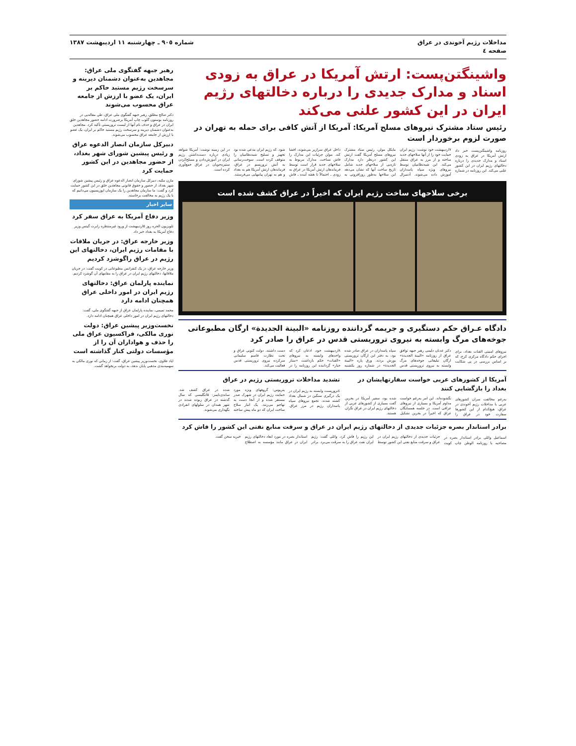مداخلات رژیم آخوندی در عراق
صفحه ٤
شماره ٩٠٥ ـ چهارشنبه ١١ اردیبهشت ١٣٨٧
واشینگتن‌پست: ارتش آمریکا در عراق به زودی اسناد و مدارک جدیدی را درباره دخالتهای رژیم ایران در این کشور علنی می‌کند
رئیس ستاد مشترک نیروهای مسلح آمریکا: آمریکا از آتش کافی برای حمله به تهران در صورت لزوم برخوردار است
روزنامه واشینگتن‌پست خبر داد ارتش آمریکا در عراق به زودی اسناد و مدارک جدیدی را درباره دخالتهای رژیم ایران در این کشور علنی می‌کند. این روزنامه در شماره ۷اردیبهشت خود نوشت: رژیم ایران حمایت خود را از آنها سلاحهای جدید ساخته و از مرز به عراق منتقل می‌کند. این شبه‌نظامیان توسط نیروهای ویژه سپاه پاسداران آموزش داده می‌شوند. آدمیرال مایکل مولن، رئیس ستاد مشترک نیروهای مسلح آمریکا گفت ارتش این کشور درنظر دارد مدارک تازه‌یی از سلاحهای جدید شامل تاریخ ساخت آنها که نشان می‌دهد این سلاحها به‌طور روزافزونی به داخل عراق سرازیر می‌شوند، افشا کند. مولن جزئیات این مدارک را فاش نساخت. مدارک مربوط به سلاحهای جدید قرار است توسط فرماندهان ارتش آمریکا در عراق به زودی ـ احتمالاً تا هفته آینده ـ فاش شود. که رژیم ایران مدعی شده بود تجهیز و تسلیح شبه‌نظامیان را متوقف کرده است. سوخت‌رسانی به آتش تروریسم در عراق، فرماندهان ارتش آمریکا هم به بغداد و هم به تهران پیامهایی می‌فرستند. در این زمینه نوشت: آمریکا شواهد زیادی درباره دست‌داشتن رژیم ایران در آموزش‌دادن و مسلح‌کردن ستیزه‌جویان در عراق جمع‌آوری کرده است.
برخی سلاحهای ساخت رژیم ایران که اخیراً در عراق کشف شده است
دادگاه عـراق حکم دستگیری و جریمه گرداننده روزنامه «البینة الجدیدة» ارگان مطبوعاتی جوخه‌های مرگ وابسته به نیروی تروریستی قدس در عراق را صادر کرد
نیروهای امنیتی القنات بغداد، برای اجرای حکم دادگاه مرکزی کرخ، که بر اساس بررسی در پی شکایت دکتر عدنان دلیمی رهبر جبهه توافق عراق از روزنامه «البینة الجدیدة» ارگان تبلیغاتی جوخه‌های مرگ وابسته به نیروی تروریستی قدس سپاه پاسداران در عراق صادر شده بود، به دفتر این ارگان تروریستی یورش بردند. ورق پاره «البینة الجدیدة» در شماره روز یکشنبه ۸اردیبهشت خود، اذعان کرد که واحدهای وابسته به نیروهای «القنات» حکم بازداشت «ستار جبار» گرداننده این روزنامه را در دست داشتند. دولت کنونی عراق و تحت نظارت قاسم سلیمانی سرکرده نیروی تروریستی قدس فعالیت می‌کند.
آمریکا از کشورهای عربی خواست سفارتهایشان در بغداد را بازگشایی کنند
به‌رغم مخالفت سران کشورهای عربی با مداخلات رژیم آخوندی در عراق، هیچ‌کدام از این کشورها سفارت خود در عراق را نگشوده‌اند. این امر به‌رغم خواست مداوم آمریکا و بسیاری از نیروهای عراقی است. در جلسه همسایگان عراق که اخیراً در بحرین تشکیل شده بود، سفیر آمریکا در بحرین گفت بسیاری از کشورهای عربی از دخالتهای رژیم ایران در عراق نگران هستند.
تشدید مداخلات تروریستی رژیم در عراق
٤تروریست وابسته به رژیم ایران در یک درگیری سنگین در شمال بغداد کشته شدند. تجمع نیروهای سپاه پاسداران رژیم در مرز عراق. پتریوس: گروههای ویژه مورد حمایت رژیم ایران در شهرک صدر مستقر شده و از آنجا دست به تهاجم می‌زنند. یک انبار سلاح ساخت ایران که دو ماه پیش ساخته شده در عراق کشف شد. ساندی‌تایمز: ۵انگلیسی که سال گذشته در عراق ربوده شدند در شهر همدان در سلولهای انفرادی نگهداری می‌شوند.
برادر استاندار بصره جزئیات جدیدی از دخالتهای رژیم ایران در عراق و سرقت منابع نفتی این کشور را فاش کرد
اسماعیل وائلی برادر استاندار بصره در مصاحبه با روزنامه الوطن چاپ کویت جزئیات جدیدی از دخالتهای رژیم ایران در عراق و سرقت منابع نفتی این کشور توسط این رژیم را فاش کرد. وائلی گفت: رژیم ایران نفت عراق را به سرقت می‌برد. برادر استاندار بصره در مورد ابعاد دخالتهای رژیم ایران در عراق مانند مؤسسه به اصطلاح خیریه سخن گفت.
رهبر جبهه گفتگوی ملی عراق: مجاهدین به‌عنوان دشمنان دیرینه و سرسخت رژیم مستبد حاکم بر ایران، یک عضو با ارزش از جامعه عراق محسوب می‌شوند
دکتر صالح مطلق، رهبر جبهه گفتگوی ملی عراق، طی مقاله‌یی در روزنامه بوستون گلوب چاپ آمریکا برضرورت ادامه حضور مجاهدین خلق ایران در عراق و حذف نام آنها از لیست تروریستی تأکید کرد. مجاهدین به‌عنوان دشمنان دیرینه و سرسخت رژیم مستبد حاکم بر ایران، یک عضو با ارزش از جامعه عراق محسوب می‌شوند.
دبیرکل سازمان انصار الدعوه عراق و رئیس پیشین شورای شهر بغداد، از حضور مجاهدین در این کشور حمایت کرد
مازن مکیه، دبیرکل سازمان انصار الدعوه عراق و رئیس پیشین شورای شهر بغداد، از حضور و حقوق قانونی مجاهدین خلق در این کشور حمایت کرد و گفت: ما سازمان مجاهدین را یک سازمان اپوزیسیون می‌دانیم که با یک رژیم به مخالفت برخاسته.
سایر اخبار
وزیر دفاع آمریکا به عراق سفر کرد
تلویزیون الحره روز ۵اردیبهشت از ورود غیرمنتظره رابرت گیتس وزیر دفاع آمریکا به بغداد خبر داد.
وزیر خارجه عراق: در جریان ملاقات با مقامات رژیم ایران، دخالتهای این رژیم در عراق راگوشزد کردیم
وزیر خارجه عراق، در یک کنفرانس مطبوعاتی در کویت گفت: در جریان ملاقاتها، دخالتهای رژیم ایران در عراق را به مقامهای آن گوشزد کردیم.
نماینده پارلمان عراق: دخالتهای رژیم ایران در امور داخلی عراق همچنان ادامه دارد
محمد تمیمی، نماینده پارلمان عراق از جبهه گفتگوی ملی، گفت: دخالتهای رژیم ایران در امور داخلی عراق همچنان ادامه دارد.
نخست‌وزیر پیشین عراق: دولت نوری مالکی، فراکسیون عراق ملی را حذف و هواداران آن را از مؤسسات دولتی کنار گذاشته است
ایاد علاوی، نخست‌وزیر پیشین عراق، گفت: از زمانی که نوری مالکی به سهمیه‌بندی مذهبی پایان ندهد، به دولت برنخواهد گشت.